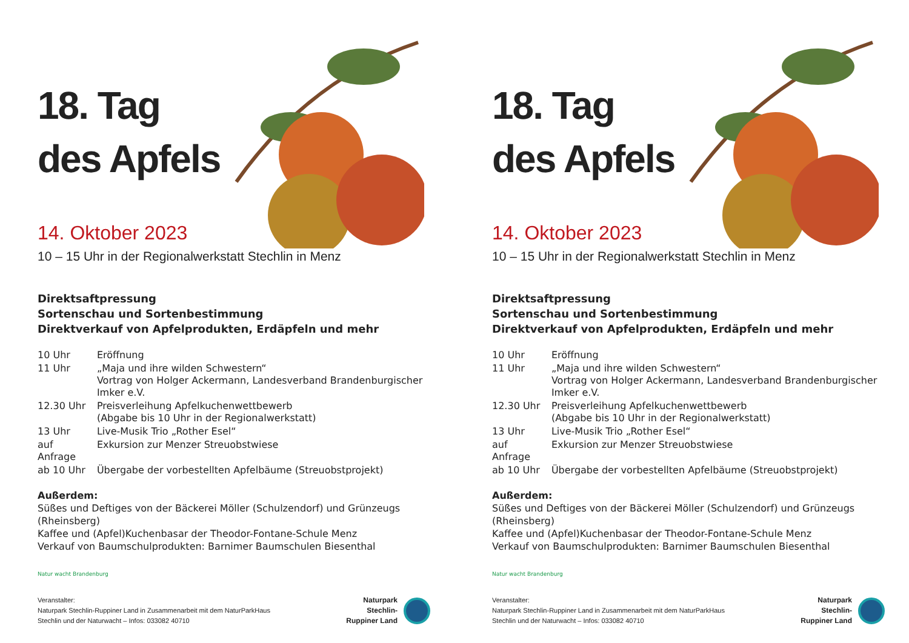18. Tag
des Apfels
14. Oktober 2023
10 – 15 Uhr in der Regionalwerkstatt Stechlin in Menz
Direktsaftpressung
Sortenschau und Sortenbestimmung
Direktverkauf von Apfelprodukten, Erdäpfeln und mehr
| 10 Uhr | Eröffnung |
| 11 Uhr | „Maja und ihre wilden Schwestern“ Vortrag von Holger Ackermann, Landesverband Brandenburgischer Imker e.V. |
| 12.30 Uhr | Preisverleihung Apfelkuchenwettbewerb (Abgabe bis 10 Uhr in der Regionalwerkstatt) |
| 13 Uhr | Live-Musik Trio „Rother Esel“ |
| auf Anfrage | Exkursion zur Menzer Streuobstwiese |
| ab 10 Uhr | Übergabe der vorbestellten Apfelbäume (Streuobstprojekt) |
Außerdem:
Süßes und Deftiges von der Bäckerei Möller (Schulzendorf) und Grünzeugs (Rheinsberg)
Kaffee und (Apfel)Kuchenbasar der Theodor-Fontane-Schule Menz
Verkauf von Baumschulprodukten: Barnimer Baumschulen Biesenthal
Natur wacht Brandenburg
Veranstalter:
Naturpark Stechlin-Ruppiner Land in Zusammenarbeit mit dem NaturParkHaus
Stechlin und der Naturwacht – Infos: 033082 40710
Naturpark
Stechlin-
Ruppiner Land
18. Tag
des Apfels
14. Oktober 2023
10 – 15 Uhr in der Regionalwerkstatt Stechlin in Menz
Direktsaftpressung
Sortenschau und Sortenbestimmung
Direktverkauf von Apfelprodukten, Erdäpfeln und mehr
| 10 Uhr | Eröffnung |
| 11 Uhr | „Maja und ihre wilden Schwestern“ Vortrag von Holger Ackermann, Landesverband Brandenburgischer Imker e.V. |
| 12.30 Uhr | Preisverleihung Apfelkuchenwettbewerb (Abgabe bis 10 Uhr in der Regionalwerkstatt) |
| 13 Uhr | Live-Musik Trio „Rother Esel“ |
| auf Anfrage | Exkursion zur Menzer Streuobstwiese |
| ab 10 Uhr | Übergabe der vorbestellten Apfelbäume (Streuobstprojekt) |
Außerdem:
Süßes und Deftiges von der Bäckerei Möller (Schulzendorf) und Grünzeugs (Rheinsberg)
Kaffee und (Apfel)Kuchenbasar der Theodor-Fontane-Schule Menz
Verkauf von Baumschulprodukten: Barnimer Baumschulen Biesenthal
Natur wacht Brandenburg
Veranstalter:
Naturpark Stechlin-Ruppiner Land in Zusammenarbeit mit dem NaturParkHaus
Stechlin und der Naturwacht – Infos: 033082 40710
Naturpark
Stechlin-
Ruppiner Land